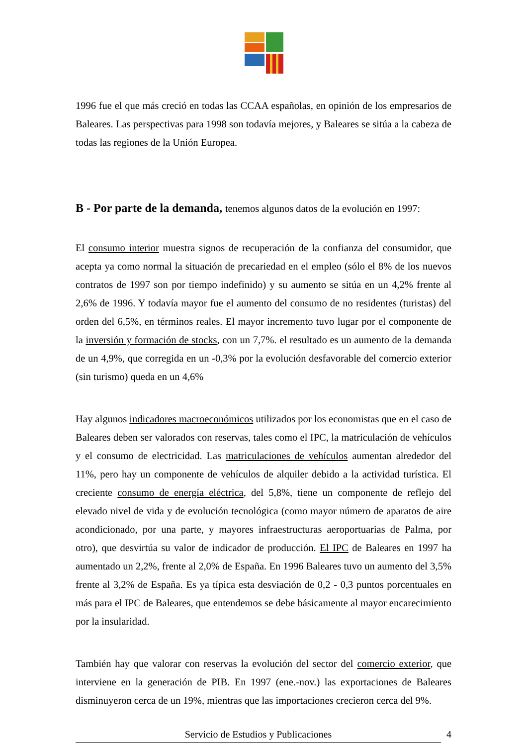1996 fue el que más creció en todas las CCAA españolas, en opinión de los empresarios de Baleares. Las perspectivas para 1998 son todavía mejores, y Baleares se sitúa a la cabeza de todas las regiones de la Unión Europea.
B - Por parte de la demanda, tenemos algunos datos de la evolución en 1997:
El consumo interior muestra signos de recuperación de la confianza del consumidor, que acepta ya como normal la situación de precariedad en el empleo (sólo el 8% de los nuevos contratos de 1997 son por tiempo indefinido) y su aumento se sitúa en un 4,2% frente al 2,6% de 1996. Y todavía mayor fue el aumento del consumo de no residentes (turistas) del orden del 6,5%, en términos reales. El mayor incremento tuvo lugar por el componente de la inversión y formación de stocks, con un 7,7%. el resultado es un aumento de la demanda de un 4,9%, que corregida en un -0,3% por la evolución desfavorable del comercio exterior (sin turismo) queda en un 4,6%
Hay algunos indicadores macroeconómicos utilizados por los economistas que en el caso de Baleares deben ser valorados con reservas, tales como el IPC, la matriculación de vehículos y el consumo de electricidad. Las matriculaciones de vehículos aumentan alrededor del 11%, pero hay un componente de vehículos de alquiler debido a la actividad turística. El creciente consumo de energía eléctrica, del 5,8%, tiene un componente de reflejo del elevado nivel de vida y de evolución tecnológica (como mayor número de aparatos de aire acondicionado, por una parte, y mayores infraestructuras aeroportuarias de Palma, por otro), que desvirtúa su valor de indicador de producción. El IPC de Baleares en 1997 ha aumentado un 2,2%, frente al 2,0% de España. En 1996 Baleares tuvo un aumento del 3,5% frente al 3,2% de España. Es ya típica esta desviación de 0,2 - 0,3 puntos porcentuales en más para el IPC de Baleares, que entendemos se debe básicamente al mayor encarecimiento por la insularidad.
También hay que valorar con reservas la evolución del sector del comercio exterior, que interviene en la generación de PIB. En 1997 (ene.-nov.) las exportaciones de Baleares disminuyeron cerca de un 19%, mientras que las importaciones crecieron cerca del 9%.
Servicio de Estudios y Publicaciones 4